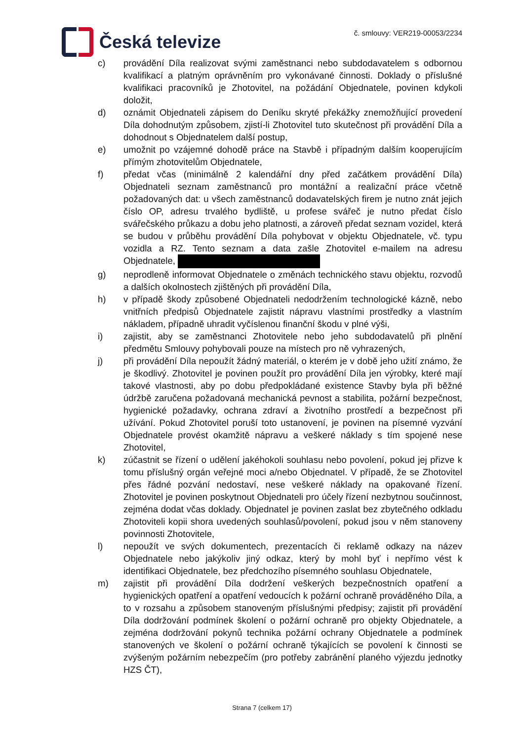Česká televize
č. smlouvy: VER219-00053/2234
c) provádění Díla realizovat svými zaměstnanci nebo subdodavatelem s odbornou kvalifikací a platným oprávněním pro vykonávané činnosti. Doklady o příslušné kvalifikaci pracovníků je Zhotovitel, na požádání Objednatele, povinen kdykoli doložit,
d) oznámit Objednateli zápisem do Deníku skryté překážky znemožňující provedení Díla dohodnutým způsobem, zjistí-li Zhotovitel tuto skutečnost při provádění Díla a dohodnout s Objednatelem další postup,
e) umožnit po vzájemné dohodě práce na Stavbě i případným dalším kooperujícím přímým zhotovitelům Objednatele,
f) předat včas (minimálně 2 kalendářní dny před začátkem provádění Díla) Objednateli seznam zaměstnanců pro montážní a realizační práce včetně požadovaných dat: u všech zaměstnanců dodavatelských firem je nutno znát jejich číslo OP, adresu trvalého bydliště, u profese svářeč je nutno předat číslo svářečského průkazu a dobu jeho platnosti, a zároveň předat seznam vozidel, která se budou v průběhu provádění Díla pohybovat v objektu Objednatele, vč. typu vozidla a RZ. Tento seznam a data zašle Zhotovitel e-mailem na adresu Objednatele,
g) neprodleně informovat Objednatele o změnách technického stavu objektu, rozvodů a dalších okolnostech zjištěných při provádění Díla,
h) v případě škody způsobené Objednateli nedodržením technologické kázně, nebo vnitřních předpisů Objednatele zajistit nápravu vlastními prostředky a vlastním nákladem, případně uhradit vyčíslenou finanční škodu v plné výši,
i) zajistit, aby se zaměstnanci Zhotovitele nebo jeho subdodavatelů při plnění předmětu Smlouvy pohybovali pouze na místech pro ně vyhrazených,
j) při provádění Díla nepoužít žádný materiál, o kterém je v době jeho užití známo, že je škodlivý. Zhotovitel je povinen použít pro provádění Díla jen výrobky, které mají takové vlastnosti, aby po dobu předpokládané existence Stavby byla při běžné údržbě zaručena požadovaná mechanická pevnost a stabilita, požární bezpečnost, hygienické požadavky, ochrana zdraví a životního prostředí a bezpečnost při užívání. Pokud Zhotovitel poruší toto ustanovení, je povinen na písemné vyzvání Objednatele provést okamžitě nápravu a veškeré náklady s tím spojené nese Zhotovitel,
k) zúčastnit se řízení o udělení jakéhokoli souhlasu nebo povolení, pokud jej přizve k tomu příslušný orgán veřejné moci a/nebo Objednatel. V případě, že se Zhotovitel přes řádné pozvání nedostaví, nese veškeré náklady na opakované řízení. Zhotovitel je povinen poskytnout Objednateli pro účely řízení nezbytnou součinnost, zejména dodat včas doklady. Objednatel je povinen zaslat bez zbytečného odkladu Zhotoviteli kopii shora uvedených souhlasů/povolení, pokud jsou v něm stanoveny povinnosti Zhotovitele,
l) nepoužít ve svých dokumentech, prezentacích či reklamě odkazy na název Objednatele nebo jakýkoliv jiný odkaz, který by mohl byť i nepřímo vést k identifikaci Objednatele, bez předchozího písemného souhlasu Objednatele,
m) zajistit při provádění Díla dodržení veškerých bezpečnostních opatření a hygienických opatření a opatření vedoucích k požární ochraně prováděného Díla, a to v rozsahu a způsobem stanoveným příslušnými předpisy; zajistit při provádění Díla dodržování podmínek školení o požární ochraně pro objekty Objednatele, a zejména dodržování pokynů technika požární ochrany Objednatele a podmínek stanovených ve školení o požární ochraně týkajících se povolení k činnosti se zvýšeným požárním nebezpečím (pro potřeby zabránění planého výjezdu jednotky HZS ČT),
Strana 7 (celkem 17)